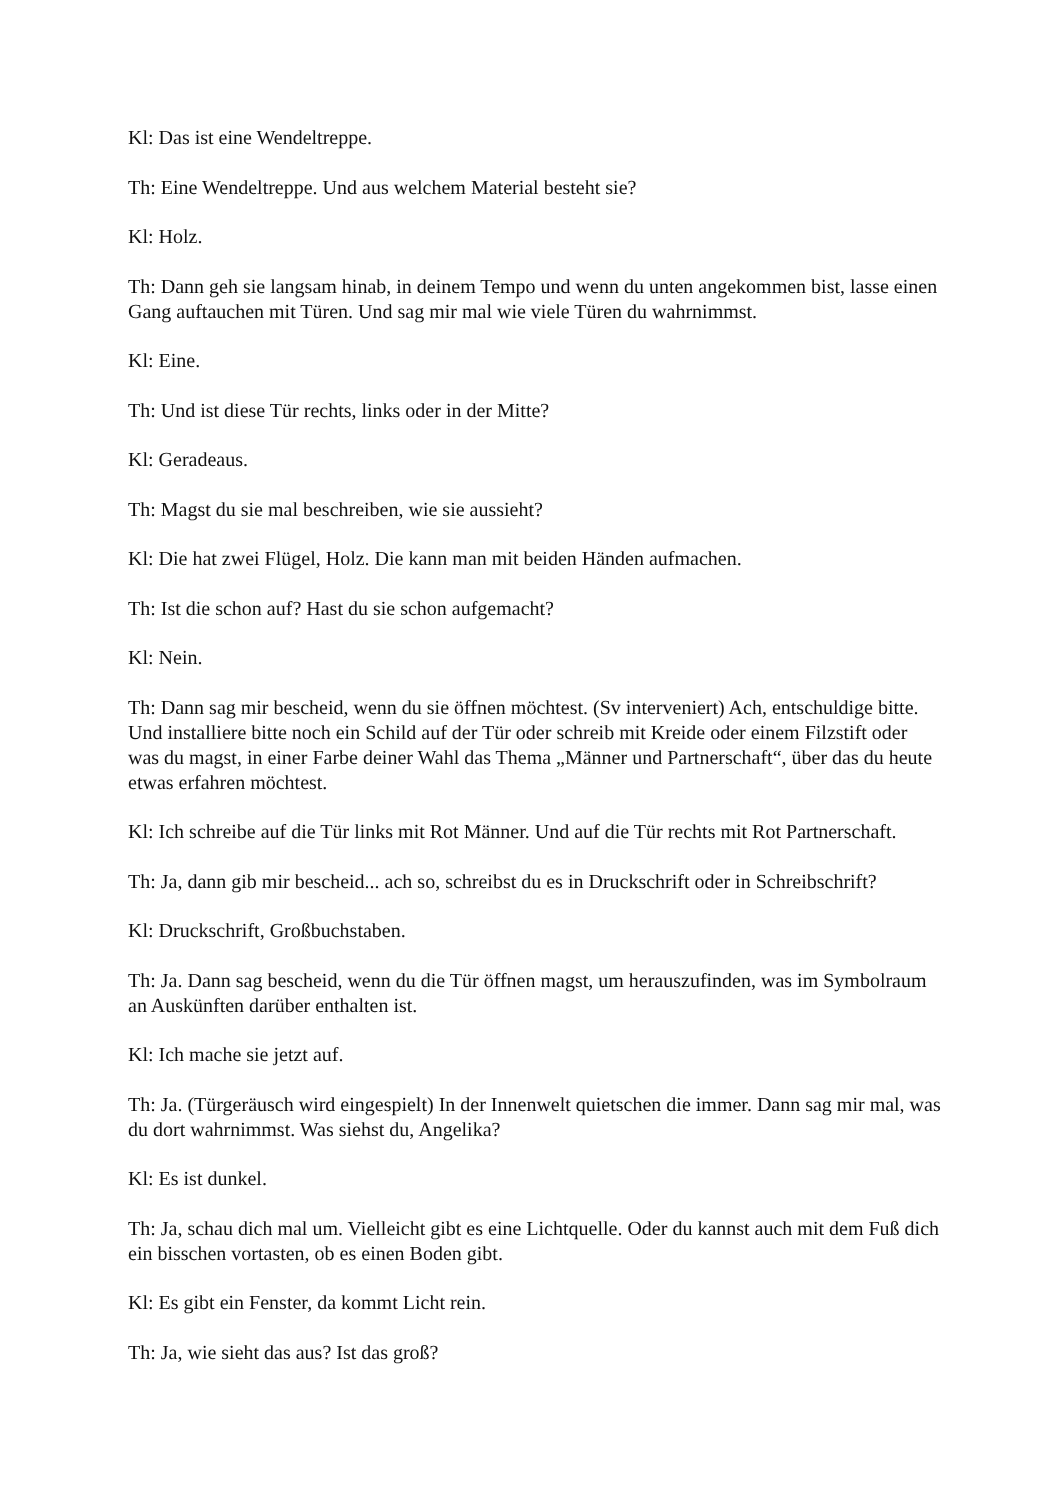Kl: Das ist eine Wendeltreppe.
Th: Eine Wendeltreppe. Und aus welchem Material besteht sie?
Kl: Holz.
Th: Dann geh sie langsam hinab, in deinem Tempo und wenn du unten angekommen bist, lasse einen Gang auftauchen mit Türen. Und sag mir mal wie viele Türen du wahrnimmst.
Kl: Eine.
Th: Und ist diese Tür rechts, links oder in der Mitte?
Kl: Geradeaus.
Th: Magst du sie mal beschreiben, wie sie aussieht?
Kl: Die hat zwei Flügel, Holz. Die kann man mit beiden Händen aufmachen.
Th: Ist die schon auf? Hast du sie schon aufgemacht?
Kl: Nein.
Th: Dann sag mir bescheid, wenn du sie öffnen möchtest. (Sv interveniert) Ach, entschuldige bitte. Und installiere bitte noch ein Schild auf der Tür oder schreib mit Kreide oder einem Filzstift oder was du magst, in einer Farbe deiner Wahl das Thema „Männer und Partnerschaft“, über das du heute etwas erfahren möchtest.
Kl: Ich schreibe auf die Tür links mit Rot Männer. Und auf die Tür rechts mit Rot Partnerschaft.
Th: Ja, dann gib mir bescheid... ach so, schreibst du es in Druckschrift oder in Schreibschrift?
Kl: Druckschrift, Großbuchstaben.
Th: Ja. Dann sag bescheid, wenn du die Tür öffnen magst, um herauszufinden, was im Symbolraum an Auskünften darüber enthalten ist.
Kl: Ich mache sie jetzt auf.
Th: Ja. (Türgeräusch wird eingespielt) In der Innenwelt quietschen die immer. Dann sag mir mal, was du dort wahrnimmst. Was siehst du, Angelika?
Kl: Es ist dunkel.
Th: Ja, schau dich mal um. Vielleicht gibt es eine Lichtquelle. Oder du kannst auch mit dem Fuß dich ein bisschen vortasten, ob es einen Boden gibt.
Kl: Es gibt ein Fenster, da kommt Licht rein.
Th: Ja, wie sieht das aus? Ist das groß?